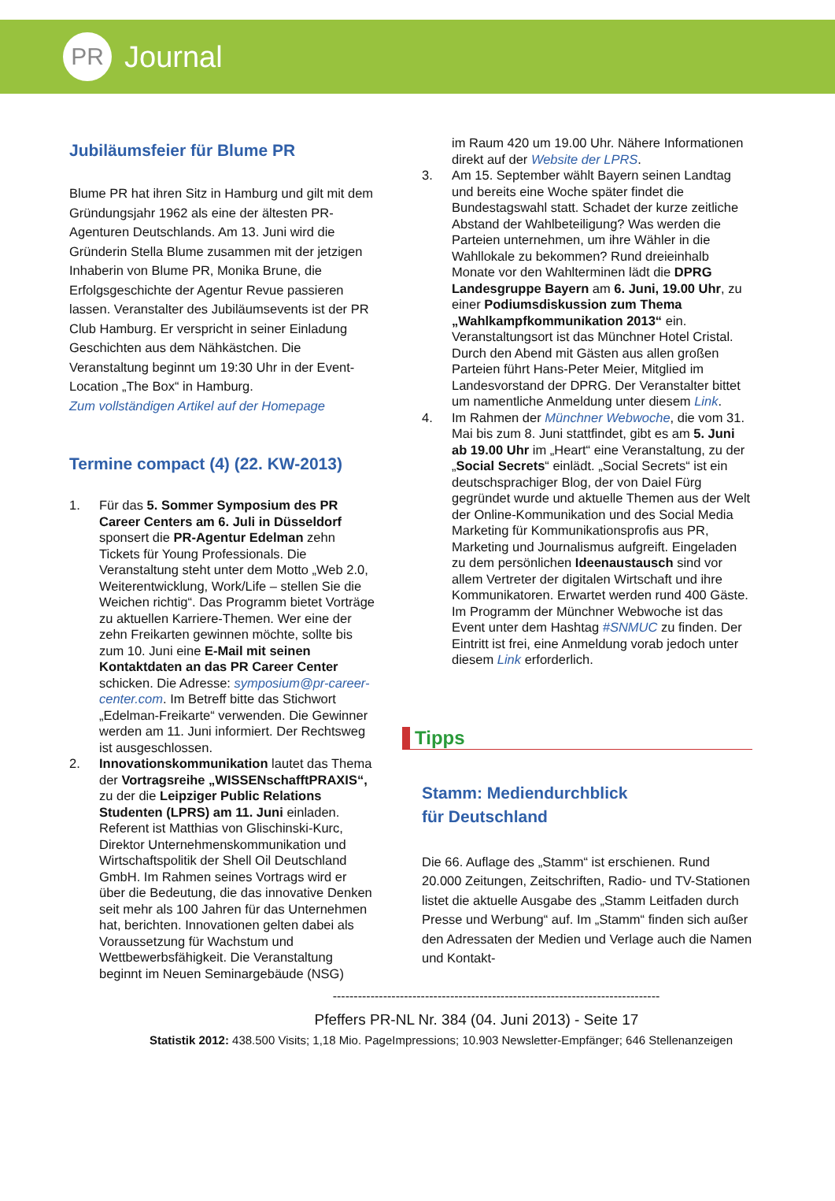PR
Journal
Jubiläumsfeier für Blume PR
Blume PR hat ihren Sitz in Hamburg und gilt mit dem Gründungsjahr 1962 als eine der ältesten PR-Agenturen Deutschlands. Am 13. Juni wird die Gründerin Stella Blume zusammen mit der jetzigen Inhaberin von Blume PR, Monika Brune, die Erfolgsgeschichte der Agentur Revue passieren lassen. Veranstalter des Jubiläumsevents ist der PR Club Hamburg. Er verspricht in seiner Einladung Geschichten aus dem Nähkästchen. Die Veranstaltung beginnt um 19:30 Uhr in der Event-Location „The Box“ in Hamburg.
Zum vollständigen Artikel auf der Homepage
Termine compact (4) (22. KW-2013)
1. Für das 5. Sommer Symposium des PR Career Centers am 6. Juli in Düsseldorf sponsert die PR-Agentur Edelman zehn Tickets für Young Professionals. Die Veranstaltung steht unter dem Motto „Web 2.0, Weiterentwicklung, Work/Life – stellen Sie die Weichen richtig“. Das Programm bietet Vorträge zu aktuellen Karriere-Themen. Wer eine der zehn Freikarten gewinnen möchte, sollte bis zum 10. Juni eine E-Mail mit seinen Kontaktdaten an das PR Career Center schicken. Die Adresse: symposium@pr-career-center.com. Im Betreff bitte das Stichwort „Edelman-Freikarte“ verwenden. Die Gewinner werden am 11. Juni informiert. Der Rechtsweg ist ausgeschlossen.
2. Innovationskommunikation lautet das Thema der Vortragsreihe „WISSENschafftPRAXIS“, zu der die Leipziger Public Relations Studenten (LPRS) am 11. Juni einladen. Referent ist Matthias von Glischinski-Kurc, Direktor Unternehmenskommunikation und Wirtschaftspolitik der Shell Oil Deutschland GmbH. Im Rahmen seines Vortrags wird er über die Bedeutung, die das innovative Denken seit mehr als 100 Jahren für das Unternehmen hat, berichten. Innovationen gelten dabei als Voraussetzung für Wachstum und Wettbewerbsfähigkeit. Die Veranstaltung beginnt im Neuen Seminargebäude (NSG)
im Raum 420 um 19.00 Uhr. Nähere Informationen direkt auf der Website der LPRS.
3. Am 15. September wählt Bayern seinen Landtag und bereits eine Woche später findet die Bundestagswahl statt. Schadet der kurze zeitliche Abstand der Wahlbeteiligung? Was werden die Parteien unternehmen, um ihre Wähler in die Wahllokale zu bekommen? Rund dreieinhalb Monate vor den Wahlterminen lädt die DPRG Landesgruppe Bayern am 6. Juni, 19.00 Uhr, zu einer Podiumsdiskussion zum Thema „Wahlkampfkommunikation 2013“ ein. Veranstaltungsort ist das Münchner Hotel Cristal. Durch den Abend mit Gästen aus allen großen Parteien führt Hans-Peter Meier, Mitglied im Landesvorstand der DPRG. Der Veranstalter bittet um namentliche Anmeldung unter diesem Link.
4. Im Rahmen der Münchner Webwoche, die vom 31. Mai bis zum 8. Juni stattfindet, gibt es am 5. Juni ab 19.00 Uhr im „Heart“ eine Veranstaltung, zu der „Social Secrets“ einlädt. „Social Secrets“ ist ein deutschsprachiger Blog, der von Daiel Fürg gegründet wurde und aktuelle Themen aus der Welt der Online-Kommunikation und des Social Media Marketing für Kommunikationsprofis aus PR, Marketing und Journalismus aufgreift. Eingeladen zu dem persönlichen Ideenaustausch sind vor allem Vertreter der digitalen Wirtschaft und ihre Kommunikatoren. Erwartet werden rund 400 Gäste. Im Programm der Münchner Webwoche ist das Event unter dem Hashtag #SNMUC zu finden. Der Eintritt ist frei, eine Anmeldung vorab jedoch unter diesem Link erforderlich.
Tipps
Stamm: Mediendurchblick
für Deutschland
Die 66. Auflage des „Stamm“ ist erschienen. Rund 20.000 Zeitungen, Zeitschriften, Radio- und TV-Stationen listet die aktuelle Ausgabe des „Stamm Leitfaden durch Presse und Werbung“ auf. Im „Stamm“ finden sich außer den Adressaten der Medien und Verlage auch die Namen und Kontakt-
------------------------------------------------------------------------------
Pfeffers PR-NL Nr. 384 (04. Juni 2013) - Seite 17
Statistik 2012: 438.500 Visits; 1,18 Mio. PageImpressions; 10.903 Newsletter-Empfänger; 646 Stellenanzeigen